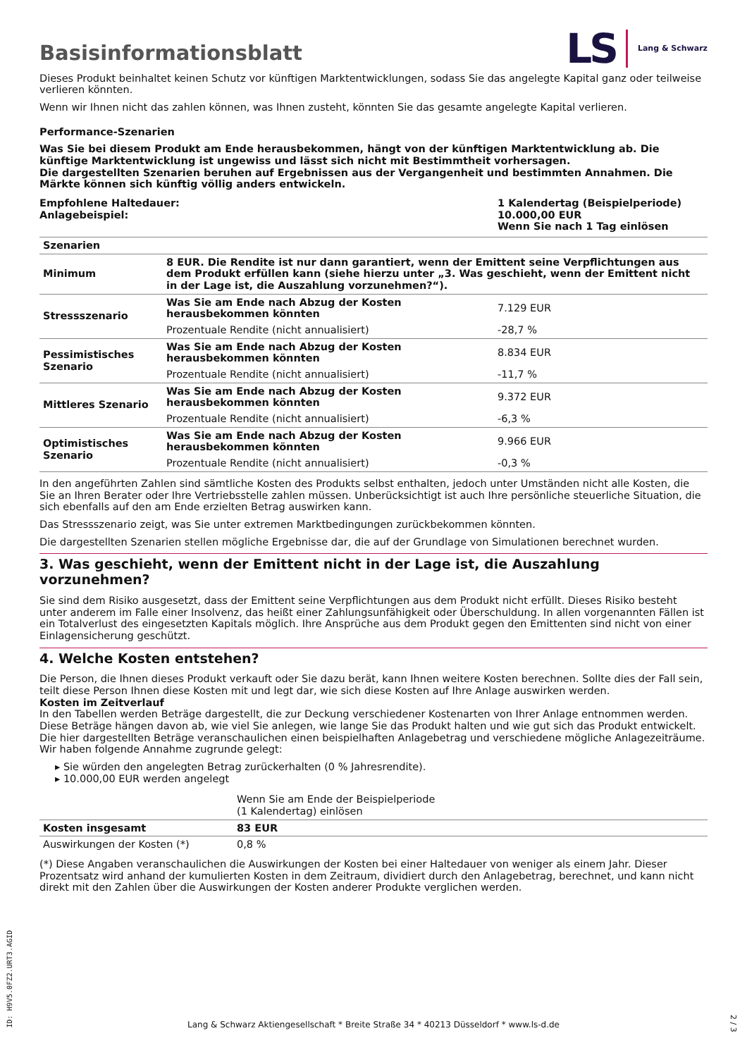Basisinformationsblatt
LS Lang & Schwarz
Dieses Produkt beinhaltet keinen Schutz vor künftigen Marktentwicklungen, sodass Sie das angelegte Kapital ganz oder teilweise verlieren könnten.
Wenn wir Ihnen nicht das zahlen können, was Ihnen zusteht, könnten Sie das gesamte angelegte Kapital verlieren.
Performance-Szenarien
Was Sie bei diesem Produkt am Ende herausbekommen, hängt von der künftigen Marktentwicklung ab. Die künftige Marktentwicklung ist ungewiss und lässt sich nicht mit Bestimmtheit vorhersagen.
Die dargestellten Szenarien beruhen auf Ergebnissen aus der Vergangenheit und bestimmten Annahmen. Die Märkte können sich künftig völlig anders entwickeln.
Empfohlene Haltedauer:
Anlagebeispiel:
1 Kalendertag (Beispielperiode)
10.000,00 EUR
Wenn Sie nach 1 Tag einlösen
| Szenarien | | |
| --- | --- | --- |
| Minimum | 8 EUR. Die Rendite ist nur dann garantiert, wenn der Emittent seine Verpflichtungen aus dem Produkt erfüllen kann (siehe hierzu unter „3. Was geschieht, wenn der Emittent nicht in der Lage ist, die Auszahlung vorzunehmen?“). | |
| Stressszenario | Was Sie am Ende nach Abzug der Kosten herausbekommen könnten | 7.129 EUR |
| | Prozentuale Rendite (nicht annualisiert) | -28,7 % |
| Pessimistisches Szenario | Was Sie am Ende nach Abzug der Kosten herausbekommen könnten | 8.834 EUR |
| | Prozentuale Rendite (nicht annualisiert) | -11,7 % |
| Mittleres Szenario | Was Sie am Ende nach Abzug der Kosten herausbekommen könnten | 9.372 EUR |
| | Prozentuale Rendite (nicht annualisiert) | -6,3 % |
| Optimistisches Szenario | Was Sie am Ende nach Abzug der Kosten herausbekommen könnten | 9.966 EUR |
| | Prozentuale Rendite (nicht annualisiert) | -0,3 % |
In den angeführten Zahlen sind sämtliche Kosten des Produkts selbst enthalten, jedoch unter Umständen nicht alle Kosten, die Sie an Ihren Berater oder Ihre Vertriebsstelle zahlen müssen. Unberücksichtigt ist auch Ihre persönliche steuerliche Situation, die sich ebenfalls auf den am Ende erzielten Betrag auswirken kann.
Das Stressszenario zeigt, was Sie unter extremen Marktbedingungen zurückbekommen könnten.
Die dargestellten Szenarien stellen mögliche Ergebnisse dar, die auf der Grundlage von Simulationen berechnet wurden.
3. Was geschieht, wenn der Emittent nicht in der Lage ist, die Auszahlung vorzunehmen?
Sie sind dem Risiko ausgesetzt, dass der Emittent seine Verpflichtungen aus dem Produkt nicht erfüllt. Dieses Risiko besteht unter anderem im Falle einer Insolvenz, das heißt einer Zahlungsunfähigkeit oder Überschuldung. In allen vorgenannten Fällen ist ein Totalverlust des eingesetzten Kapitals möglich. Ihre Ansprüche aus dem Produkt gegen den Emittenten sind nicht von einer Einlagensicherung geschützt.
4. Welche Kosten entstehen?
Die Person, die Ihnen dieses Produkt verkauft oder Sie dazu berät, kann Ihnen weitere Kosten berechnen. Sollte dies der Fall sein, teilt diese Person Ihnen diese Kosten mit und legt dar, wie sich diese Kosten auf Ihre Anlage auswirken werden.
Kosten im Zeitverlauf
In den Tabellen werden Beträge dargestellt, die zur Deckung verschiedener Kostenarten von Ihrer Anlage entnommen werden. Diese Beträge hängen davon ab, wie viel Sie anlegen, wie lange Sie das Produkt halten und wie gut sich das Produkt entwickelt. Die hier dargestellten Beträge veranschaulichen einen beispielhaften Anlagebetrag und verschiedene mögliche Anlagezeiträume.
Wir haben folgende Annahme zugrunde gelegt:
▸ Sie würden den angelegten Betrag zurückerhalten (0 % Jahresrendite).
▸ 10.000,00 EUR werden angelegt
| | Wenn Sie am Ende der Beispielperiode (1 Kalendertag) einlösen |
| Kosten insgesamt | 83 EUR |
| Auswirkungen der Kosten (*) | 0,8 % |
(*) Diese Angaben veranschaulichen die Auswirkungen der Kosten bei einer Haltedauer von weniger als einem Jahr. Dieser Prozentsatz wird anhand der kumulierten Kosten in dem Zeitraum, dividiert durch den Anlagebetrag, berechnet, und kann nicht direkt mit den Zahlen über die Auswirkungen der Kosten anderer Produkte verglichen werden.
ID: H9V5.0FZ2.URT3.AGID
Lang & Schwarz Aktiengesellschaft * Breite Straße 34 * 40213 Düsseldorf * www.ls-d.de
2 / 3